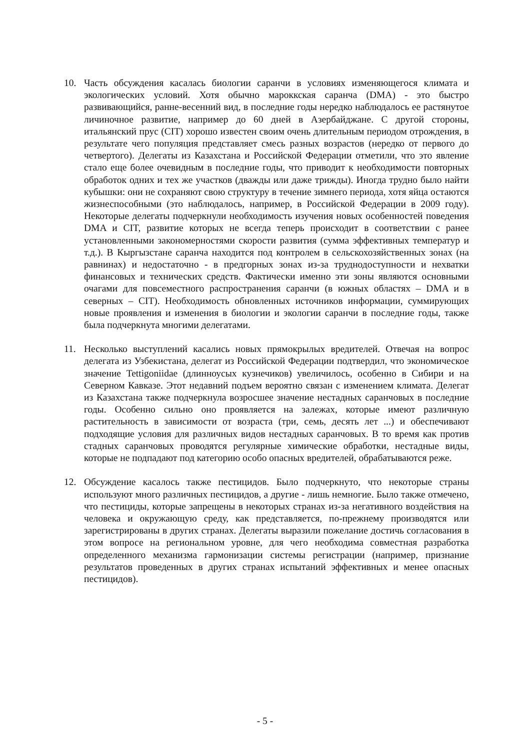10. Часть обсуждения касалась биологии саранчи в условиях изменяющегося климата и экологических условий. Хотя обычно мароккская саранча (DMA) - это быстро развивающийся, ранне-весенний вид, в последние годы нередко наблюдалось ее растянутое личиночное развитие, например до 60 дней в Азербайджане. С другой стороны, итальянский прус (CIT) хорошо известен своим очень длительным периодом отрождения, в результате чего популяция представляет смесь разных возрастов (нередко от первого до четвертого). Делегаты из Казахстана и Российской Федерации отметили, что это явление стало еще более очевидным в последние годы, что приводит к необходимости повторных обработок одних и тех же участков (дважды или даже трижды). Иногда трудно было найти кубышки: они не сохраняют свою структуру в течение зимнего периода, хотя яйца остаются жизнеспособными (это наблюдалось, например, в Российской Федерации в 2009 году). Некоторые делегаты подчеркнули необходимость изучения новых особенностей поведения DMA и CIT, развитие которых не всегда теперь происходит в соответствии с ранее установленными закономерностями скорости развития (сумма эффективных температур и т.д.). В Кыргызстане саранча находится под контролем в сельскохозяйственных зонах (на равнинах) и недостаточно - в предгорных зонах из-за труднодоступности и нехватки финансовых и технических средств. Фактически именно эти зоны являются основными очагами для повсеместного распространения саранчи (в южных областях – DMA и в северных – CIT). Необходимость обновленных источников информации, суммирующих новые проявления и изменения в биологии и экологии саранчи в последние годы, также была подчеркнута многими делегатами.
11. Несколько выступлений касались новых прямокрылых вредителей. Отвечая на вопрос делегата из Узбекистана, делегат из Российской Федерации подтвердил, что экономическое значение Tettigoniidae (длинноусых кузнечиков) увеличилось, особенно в Сибири и на Северном Кавказе. Этот недавний подъем вероятно связан с изменением климата. Делегат из Казахстана также подчеркнула возросшее значение нестадных саранчовых в последние годы. Особенно сильно оно проявляется на залежах, которые имеют различную растительность в зависимости от возраста (три, семь, десять лет ...) и обеспечивают подходящие условия для различных видов нестадных саранчовых. В то время как против стадных саранчовых проводятся регулярные химические обработки, нестадные виды, которые не подпадают под категорию особо опасных вредителей, обрабатываются реже.
12. Обсуждение касалось также пестицидов. Было подчеркнуто, что некоторые страны используют много различных пестицидов, а другие - лишь немногие. Было также отмечено, что пестициды, которые запрещены в некоторых странах из-за негативного воздействия на человека и окружающую среду, как представляется, по-прежнему производятся или зарегистрированы в других странах. Делегаты выразили пожелание достичь согласования в этом вопросе на региональном уровне, для чего необходима совместная разработка определенного механизма гармонизации системы регистрации (например, признание результатов проведенных в других странах испытаний эффективных и менее опасных пестицидов).
- 5 -